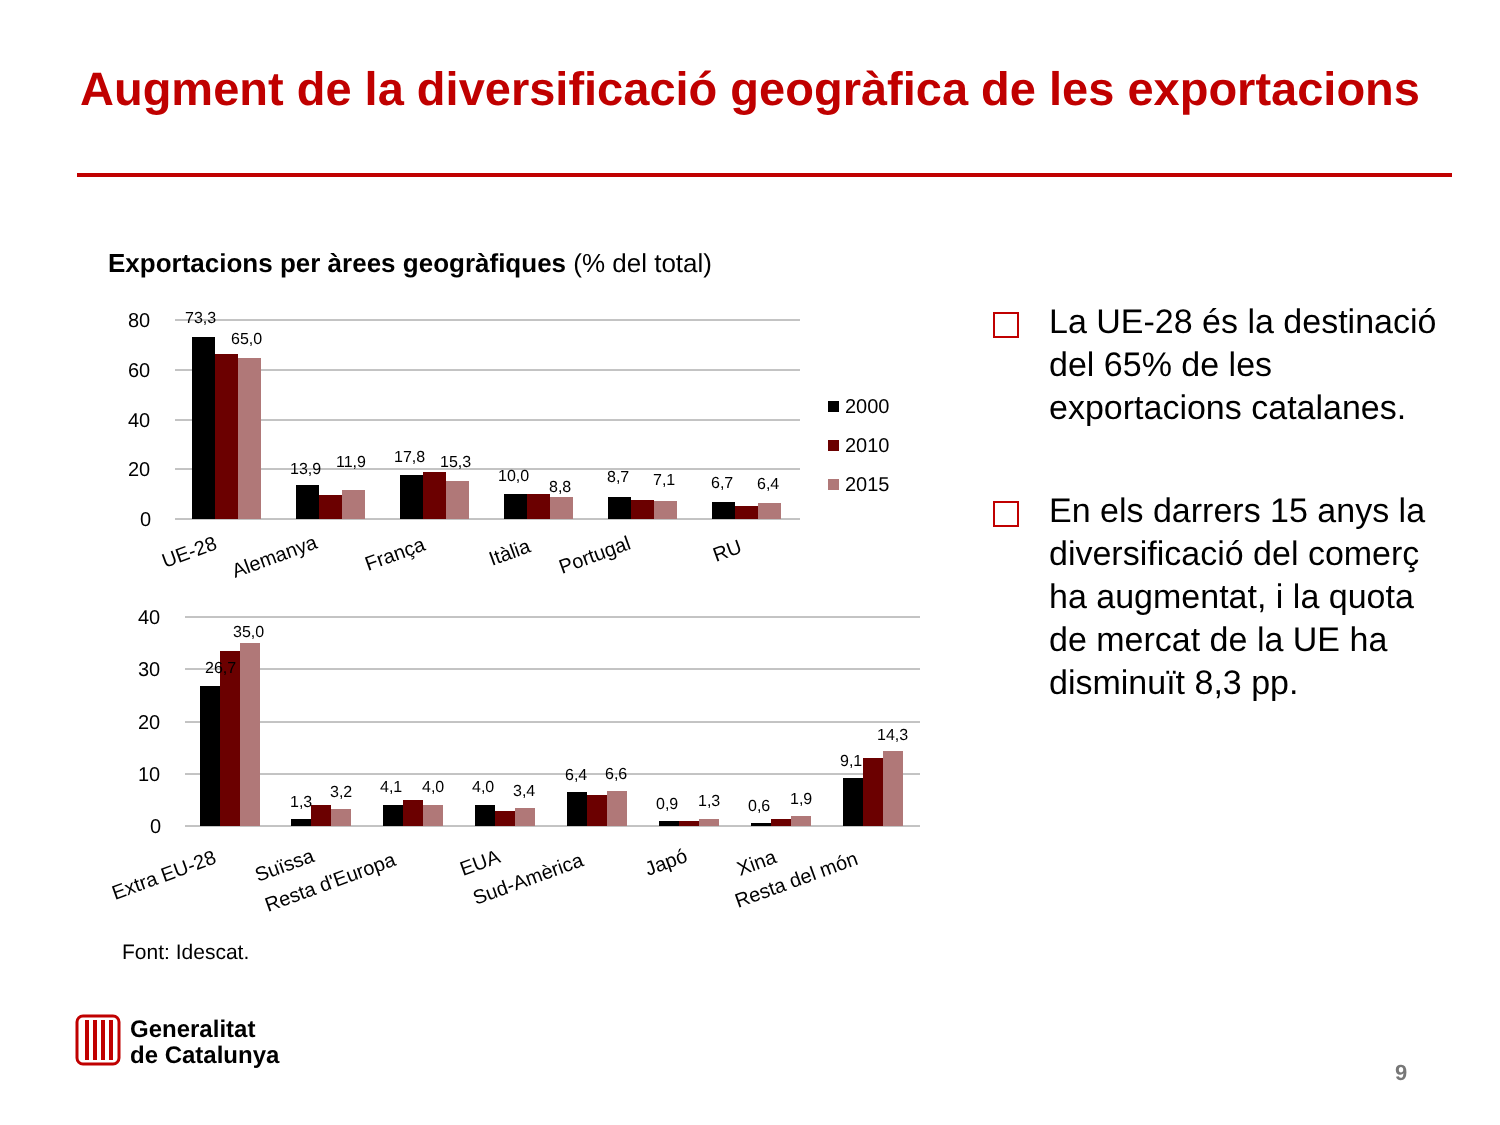Augment de la diversificació geogràfica de les exportacions
Exportacions per àrees geogràfiques (% del total)
80
60
40
20
0
40
30
20
10
0
73,3
65,0
13,9
11,9
17,8
15,3
10,0
8,8
8,7
7,1
6,7
6,4
35,0
26,7
1,3
3,2
4,1
4,0
4,0
3,4
6,4
6,6
0,9
1,3
0,6
1,9
9,1
14,3
2000
2010
2015
UE-28
Alemanya
França
Itàlia
Portugal
RU
Extra EU-28
Suïssa
Resta d'Europa
EUA
Sud-Amèrica
Japó
Xina
Resta del món
La UE-28 és la destinació del 65% de les exportacions catalanes.
En els darrers 15 anys la diversificació del comerç ha augmentat, i la quota de mercat de la UE ha disminuït 8,3 pp.
Font: Idescat.
Generalitat
de Catalunya
9